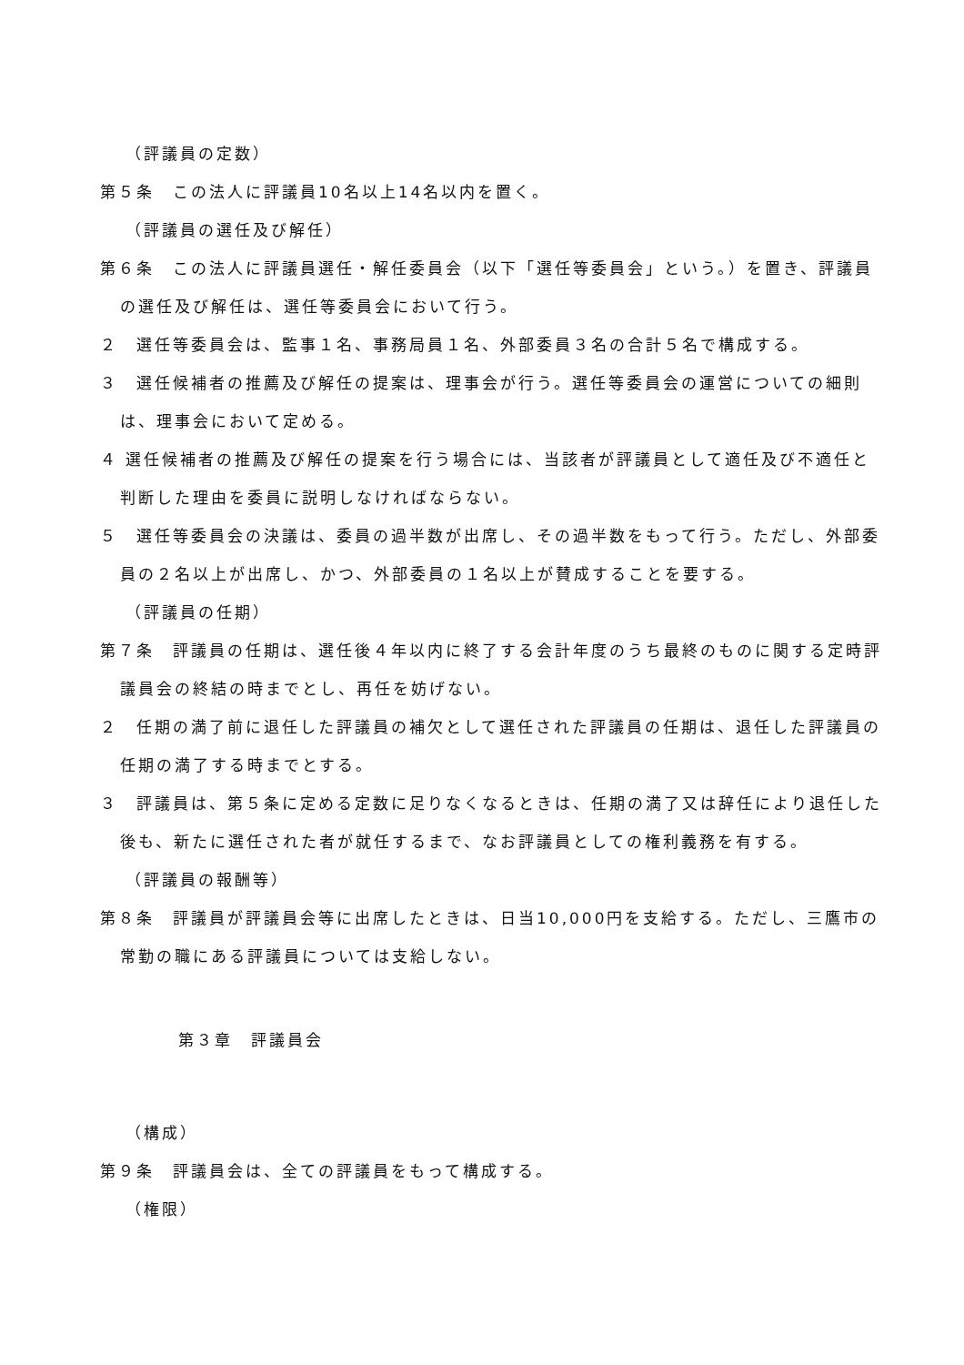（評議員の定数）
第５条　この法人に評議員10名以上14名以内を置く。
（評議員の選任及び解任）
第６条　この法人に評議員選任・解任委員会（以下「選任等委員会」という。）を置き、評議員の選任及び解任は、選任等委員会において行う。
２　選任等委員会は、監事１名、事務局員１名、外部委員３名の合計５名で構成する。
３　選任候補者の推薦及び解任の提案は、理事会が行う。選任等委員会の運営についての細則は、理事会において定める。
４ 選任候補者の推薦及び解任の提案を行う場合には、当該者が評議員として適任及び不適任と判断した理由を委員に説明しなければならない。
５　選任等委員会の決議は、委員の過半数が出席し、その過半数をもって行う。ただし、外部委員の２名以上が出席し、かつ、外部委員の１名以上が賛成することを要する。
（評議員の任期）
第７条　評議員の任期は、選任後４年以内に終了する会計年度のうち最終のものに関する定時評議員会の終結の時までとし、再任を妨げない。
２　任期の満了前に退任した評議員の補欠として選任された評議員の任期は、退任した評議員の任期の満了する時までとする。
３　評議員は、第５条に定める定数に足りなくなるときは、任期の満了又は辞任により退任した後も、新たに選任された者が就任するまで、なお評議員としての権利義務を有する。
（評議員の報酬等）
第８条　評議員が評議員会等に出席したときは、日当10,000円を支給する。ただし、三鷹市の常勤の職にある評議員については支給しない。
第３章　評議員会
（構成）
第９条　評議員会は、全ての評議員をもって構成する。
（権限）